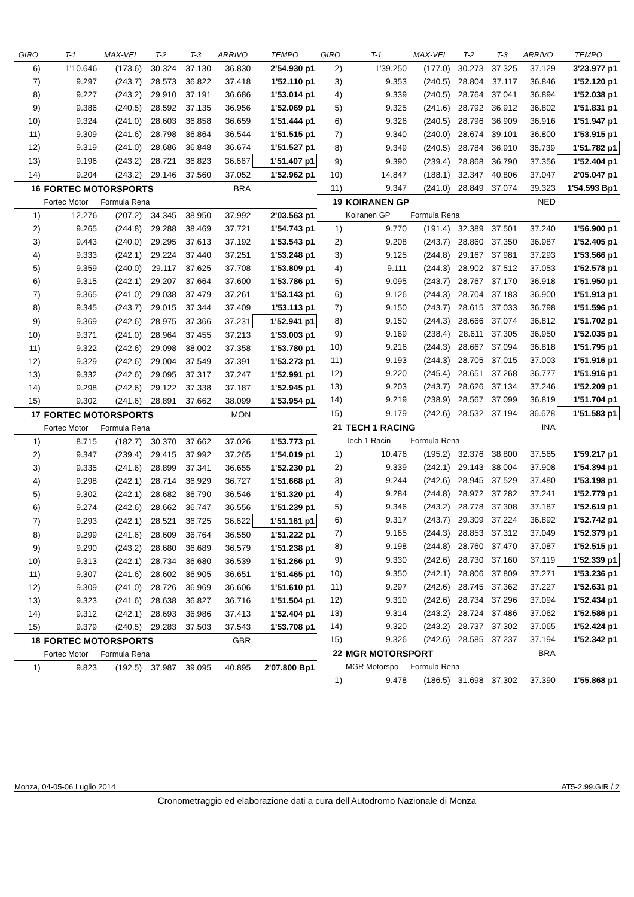| GIRO | T-1 | MAX-VEL | T-2 | T-3 | ARRIVO | TEMPO |
| --- | --- | --- | --- | --- | --- | --- |
| 6) | 1'10.646 | (173.6) | 30.324 | 37.130 | 36.830 | 2'54.930 p1 |
| 7) | 9.297 | (243.7) | 28.573 | 36.822 | 37.418 | 1'52.110 p1 |
| 8) | 9.227 | (243.2) | 29.910 | 37.191 | 36.686 | 1'53.014 p1 |
| 9) | 9.386 | (240.5) | 28.592 | 37.135 | 36.956 | 1'52.069 p1 |
| 10) | 9.324 | (241.0) | 28.603 | 36.858 | 36.659 | 1'51.444 p1 |
| 11) | 9.309 | (241.6) | 28.798 | 36.864 | 36.544 | 1'51.515 p1 |
| 12) | 9.319 | (241.0) | 28.686 | 36.848 | 36.674 | 1'51.527 p1 |
| 13) | 9.196 | (243.2) | 28.721 | 36.823 | 36.667 | 1'51.407 p1 |
| 14) | 9.204 | (243.2) | 29.146 | 37.560 | 37.052 | 1'52.962 p1 |
| 16 | FORTEC MOTORSPORTS | | | | BRA | |
| | Fortec Motor | Formula Rena | | | | |
| 1) | 12.276 | (207.2) | 34.345 | 38.950 | 37.992 | 2'03.563 p1 |
| 2) | 9.265 | (244.8) | 29.288 | 38.469 | 37.721 | 1'54.743 p1 |
| 3) | 9.443 | (240.0) | 29.295 | 37.613 | 37.192 | 1'53.543 p1 |
| 4) | 9.333 | (242.1) | 29.224 | 37.440 | 37.251 | 1'53.248 p1 |
| 5) | 9.359 | (240.0) | 29.117 | 37.625 | 37.708 | 1'53.809 p1 |
| 6) | 9.315 | (242.1) | 29.207 | 37.664 | 37.600 | 1'53.786 p1 |
| 7) | 9.365 | (241.0) | 29.038 | 37.479 | 37.261 | 1'53.143 p1 |
| 8) | 9.345 | (243.7) | 29.015 | 37.344 | 37.409 | 1'53.113 p1 |
| 9) | 9.369 | (242.6) | 28.975 | 37.366 | 37.231 | 1'52.941 p1 |
| 10) | 9.371 | (241.0) | 28.964 | 37.455 | 37.213 | 1'53.003 p1 |
| 11) | 9.322 | (242.6) | 29.098 | 38.002 | 37.358 | 1'53.780 p1 |
| 12) | 9.329 | (242.6) | 29.004 | 37.549 | 37.391 | 1'53.273 p1 |
| 13) | 9.332 | (242.6) | 29.095 | 37.317 | 37.247 | 1'52.991 p1 |
| 14) | 9.298 | (242.6) | 29.122 | 37.338 | 37.187 | 1'52.945 p1 |
| 15) | 9.302 | (241.6) | 28.891 | 37.662 | 38.099 | 1'53.954 p1 |
| 17 | FORTEC MOTORSPORTS | | | | MON | |
| | Fortec Motor | Formula Rena | | | | |
| 1) | 8.715 | (182.7) | 30.370 | 37.662 | 37.026 | 1'53.773 p1 |
| 2) | 9.347 | (239.4) | 29.415 | 37.992 | 37.265 | 1'54.019 p1 |
| 3) | 9.335 | (241.6) | 28.899 | 37.341 | 36.655 | 1'52.230 p1 |
| 4) | 9.298 | (242.1) | 28.714 | 36.929 | 36.727 | 1'51.668 p1 |
| 5) | 9.302 | (242.1) | 28.682 | 36.790 | 36.546 | 1'51.320 p1 |
| 6) | 9.274 | (242.6) | 28.662 | 36.747 | 36.556 | 1'51.239 p1 |
| 7) | 9.293 | (242.1) | 28.521 | 36.725 | 36.622 | 1'51.161 p1 |
| 8) | 9.299 | (241.6) | 28.609 | 36.764 | 36.550 | 1'51.222 p1 |
| 9) | 9.290 | (243.2) | 28.680 | 36.689 | 36.579 | 1'51.238 p1 |
| 10) | 9.313 | (242.1) | 28.734 | 36.680 | 36.539 | 1'51.266 p1 |
| 11) | 9.307 | (241.6) | 28.602 | 36.905 | 36.651 | 1'51.465 p1 |
| 12) | 9.309 | (241.0) | 28.726 | 36.969 | 36.606 | 1'51.610 p1 |
| 13) | 9.323 | (241.6) | 28.638 | 36.827 | 36.716 | 1'51.504 p1 |
| 14) | 9.312 | (242.1) | 28.693 | 36.986 | 37.413 | 1'52.404 p1 |
| 15) | 9.379 | (240.5) | 29.283 | 37.503 | 37.543 | 1'53.708 p1 |
| 18 | FORTEC MOTORSPORTS | | | | GBR | |
| | Fortec Motor | Formula Rena | | | | |
| 1) | 9.823 | (192.5) | 37.987 | 39.095 | 40.895 | 2'07.800 Bp1 |
| GIRO | T-1 | MAX-VEL | T-2 | T-3 | ARRIVO | TEMPO |
| --- | --- | --- | --- | --- | --- | --- |
| 2) | 1'39.250 | (177.0) | 30.273 | 37.325 | 37.129 | 3'23.977 p1 |
| 3) | 9.353 | (240.5) | 28.804 | 37.117 | 36.846 | 1'52.120 p1 |
| 4) | 9.339 | (240.5) | 28.764 | 37.041 | 36.894 | 1'52.038 p1 |
| 5) | 9.325 | (241.6) | 28.792 | 36.912 | 36.802 | 1'51.831 p1 |
| 6) | 9.326 | (240.5) | 28.796 | 36.909 | 36.916 | 1'51.947 p1 |
| 7) | 9.340 | (240.0) | 28.674 | 39.101 | 36.800 | 1'53.915 p1 |
| 8) | 9.349 | (240.5) | 28.784 | 36.910 | 36.739 | 1'51.782 p1 |
| 9) | 9.390 | (239.4) | 28.868 | 36.790 | 37.356 | 1'52.404 p1 |
| 10) | 14.847 | (188.1) | 32.347 | 40.806 | 37.047 | 2'05.047 p1 |
| 11) | 9.347 | (241.0) | 28.849 | 37.074 | 39.323 | 1'54.593 Bp1 |
| 19 | KOIRANEN GP | | | | NED | |
| | Koiranen GP | Formula Rena | | | | |
| 1) | 9.770 | (191.4) | 32.389 | 37.501 | 37.240 | 1'56.900 p1 |
| 2) | 9.208 | (243.7) | 28.860 | 37.350 | 36.987 | 1'52.405 p1 |
| 3) | 9.125 | (244.8) | 29.167 | 37.981 | 37.293 | 1'53.566 p1 |
| 4) | 9.111 | (244.3) | 28.902 | 37.512 | 37.053 | 1'52.578 p1 |
| 5) | 9.095 | (243.7) | 28.767 | 37.170 | 36.918 | 1'51.950 p1 |
| 6) | 9.126 | (244.3) | 28.704 | 37.183 | 36.900 | 1'51.913 p1 |
| 7) | 9.150 | (243.7) | 28.615 | 37.033 | 36.798 | 1'51.596 p1 |
| 8) | 9.150 | (244.3) | 28.666 | 37.074 | 36.812 | 1'51.702 p1 |
| 9) | 9.169 | (238.4) | 28.611 | 37.305 | 36.950 | 1'52.035 p1 |
| 10) | 9.216 | (244.3) | 28.667 | 37.094 | 36.818 | 1'51.795 p1 |
| 11) | 9.193 | (244.3) | 28.705 | 37.015 | 37.003 | 1'51.916 p1 |
| 12) | 9.220 | (245.4) | 28.651 | 37.268 | 36.777 | 1'51.916 p1 |
| 13) | 9.203 | (243.7) | 28.626 | 37.134 | 37.246 | 1'52.209 p1 |
| 14) | 9.219 | (238.9) | 28.567 | 37.099 | 36.819 | 1'51.704 p1 |
| 15) | 9.179 | (242.6) | 28.532 | 37.194 | 36.678 | 1'51.583 p1 |
| 21 | TECH 1 RACING | | | | INA | |
| | Tech 1 Racin | Formula Rena | | | | |
| 1) | 10.476 | (195.2) | 32.376 | 38.800 | 37.565 | 1'59.217 p1 |
| 2) | 9.339 | (242.1) | 29.143 | 38.004 | 37.908 | 1'54.394 p1 |
| 3) | 9.244 | (242.6) | 28.945 | 37.529 | 37.480 | 1'53.198 p1 |
| 4) | 9.284 | (244.8) | 28.972 | 37.282 | 37.241 | 1'52.779 p1 |
| 5) | 9.346 | (243.2) | 28.778 | 37.308 | 37.187 | 1'52.619 p1 |
| 6) | 9.317 | (243.7) | 29.309 | 37.224 | 36.892 | 1'52.742 p1 |
| 7) | 9.165 | (244.3) | 28.853 | 37.312 | 37.049 | 1'52.379 p1 |
| 8) | 9.198 | (244.8) | 28.760 | 37.470 | 37.087 | 1'52.515 p1 |
| 9) | 9.330 | (242.6) | 28.730 | 37.160 | 37.119 | 1'52.339 p1 |
| 10) | 9.350 | (242.1) | 28.806 | 37.809 | 37.271 | 1'53.236 p1 |
| 11) | 9.297 | (242.6) | 28.745 | 37.362 | 37.227 | 1'52.631 p1 |
| 12) | 9.310 | (242.6) | 28.734 | 37.296 | 37.094 | 1'52.434 p1 |
| 13) | 9.314 | (243.2) | 28.724 | 37.486 | 37.062 | 1'52.586 p1 |
| 14) | 9.320 | (243.2) | 28.737 | 37.302 | 37.065 | 1'52.424 p1 |
| 15) | 9.326 | (242.6) | 28.585 | 37.237 | 37.194 | 1'52.342 p1 |
| 22 | MGR MOTORSPORT | | | | BRA | |
| | MGR Motorspo | Formula Rena | | | | |
| 1) | 9.478 | (186.5) | 31.698 | 37.302 | 37.390 | 1'55.868 p1 |
Monza, 04-05-06 Luglio 2014 AT5-2.99.GIR / 2
Cronometraggio ed elaborazione dati a cura dell'Autodromo Nazionale di Monza